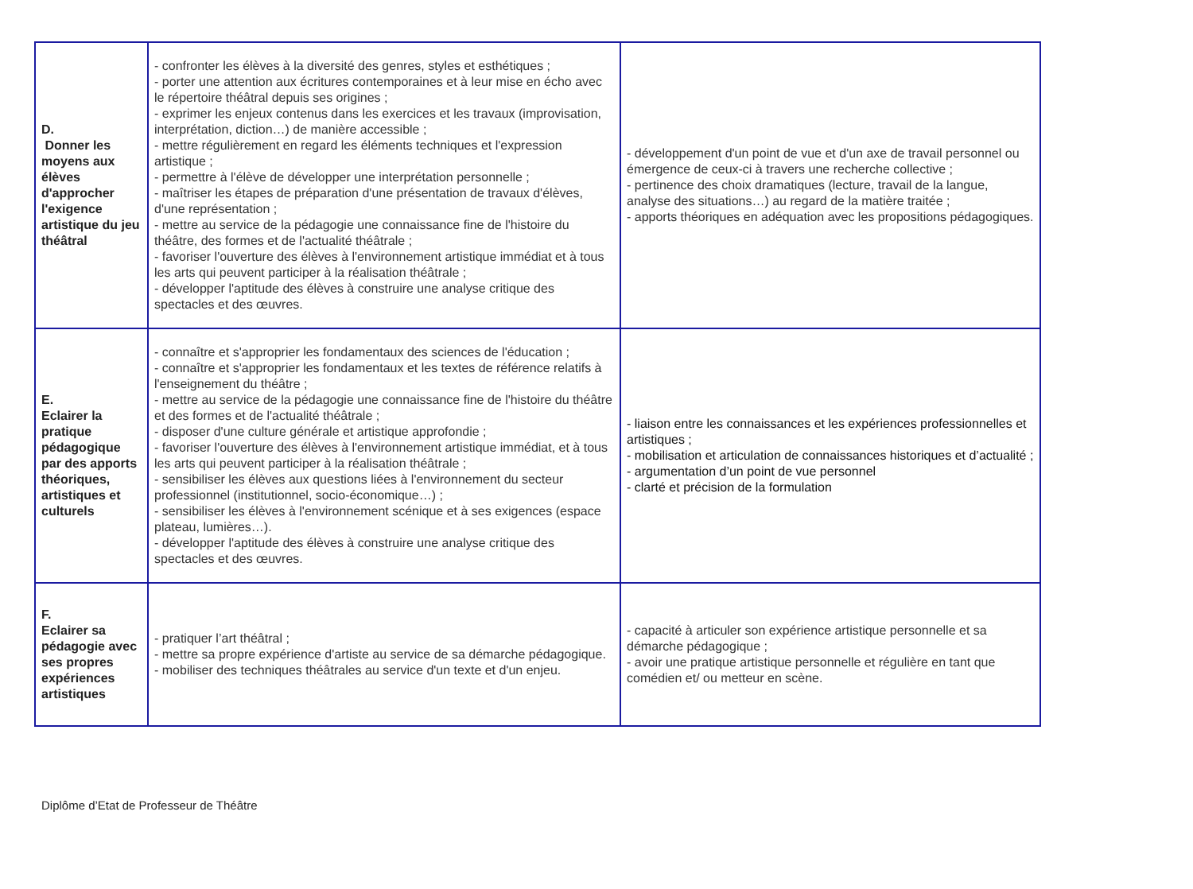| D. Donner les moyens aux élèves d'approcher l'exigence artistique du jeu théâtral | - confronter les élèves à la diversité des genres, styles et esthétiques ; - porter une attention aux écritures contemporaines et à leur mise en écho avec le répertoire théâtral depuis ses origines ; - exprimer les enjeux contenus dans les exercices et les travaux (improvisation, interprétation, diction…) de manière accessible ; - mettre régulièrement en regard les éléments techniques et l'expression artistique ; - permettre à l'élève de développer une interprétation personnelle ; - maîtriser les étapes de préparation d'une présentation de travaux d'élèves, d'une représentation ; - mettre au service de la pédagogie une connaissance fine de l'histoire du théâtre, des formes et de l'actualité théâtrale ; - favoriser l'ouverture des élèves à l'environnement artistique immédiat et à tous les arts qui peuvent participer à la réalisation théâtrale ; - développer l'aptitude des élèves à construire une analyse critique des spectacles et des œuvres. | - développement d'un point de vue et d'un axe de travail personnel ou émergence de ceux-ci à travers une recherche collective ; - pertinence des choix dramatiques (lecture, travail de la langue, analyse des situations…) au regard de la matière traitée ; - apports théoriques en adéquation avec les propositions pédagogiques. |
| E. Eclairer la pratique pédagogique par des apports théoriques, artistiques et culturels | - connaître et s'approprier les fondamentaux des sciences de l'éducation ; - connaître et s'approprier les fondamentaux et les textes de référence relatifs à l'enseignement du théâtre ; - mettre au service de la pédagogie une connaissance fine de l'histoire du théâtre et des formes et de l'actualité théâtrale ; - disposer d'une culture générale et artistique approfondie ; - favoriser l'ouverture des élèves à l'environnement artistique immédiat, et à tous les arts qui peuvent participer à la réalisation théâtrale ; - sensibiliser les élèves aux questions liées à l'environnement du secteur professionnel (institutionnel, socio-économique…) ; - sensibiliser les élèves à l'environnement scénique et à ses exigences (espace plateau, lumières…). - développer l'aptitude des élèves à construire une analyse critique des spectacles et des œuvres. | - liaison entre les connaissances et les expériences professionnelles et artistiques ; - mobilisation et articulation de connaissances historiques et d’actualité ; - argumentation d’un point de vue personnel - clarté et précision de la formulation |
| F. Eclairer sa pédagogie avec ses propres expériences artistiques | - pratiquer l’art théâtral ; - mettre sa propre expérience d'artiste au service de sa démarche pédagogique. - mobiliser des techniques théâtrales au service d'un texte et d'un enjeu. | - capacité à articuler son expérience artistique personnelle et sa démarche pédagogique ; - avoir une pratique artistique personnelle et régulière en tant que comédien et/ ou metteur en scène. |
Diplôme d’Etat de Professeur de Théâtre